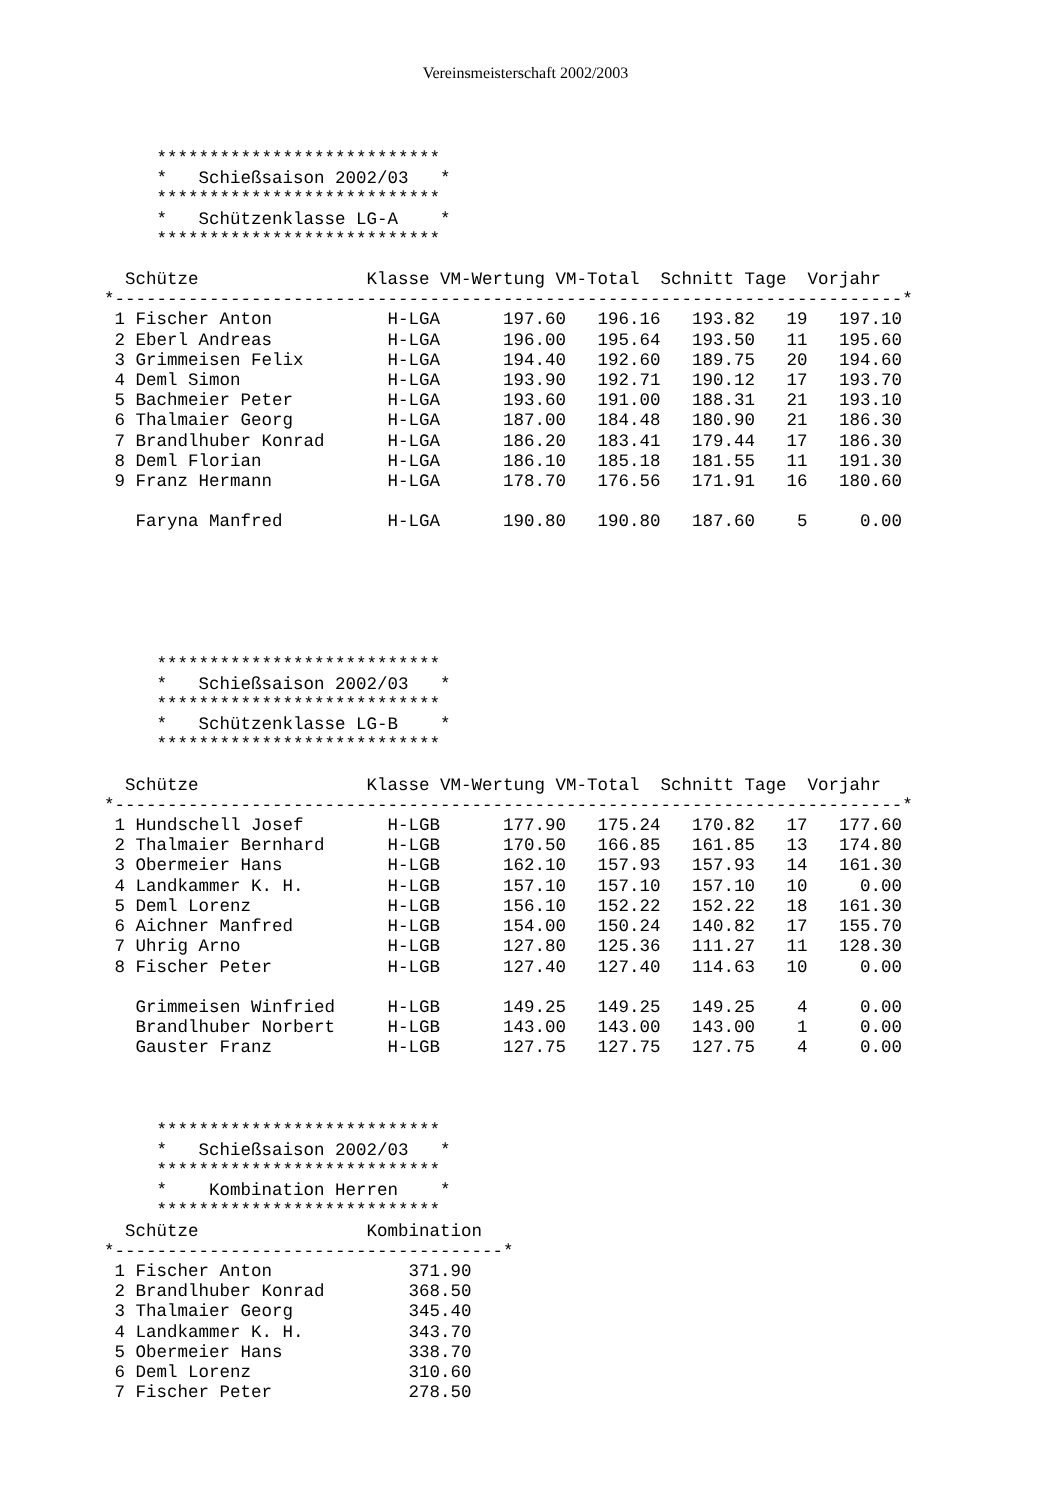Vereinsmeisterschaft 2002/2003
     ***************************
     *   Schießsaison 2002/03   *
     ***************************
     *   Schützenklasse LG-A    *
     ***************************
  Schütze                Klasse VM-Wertung VM-Total  Schnitt Tage  Vorjahr
*---------------------------------------------------------------------------*
| 1 | | Fischer Anton | H-LGA | 197.60 | 196.16 | 193.82 | 19 | 197.10 |
| 2 | | Eberl Andreas | H-LGA | 196.00 | 195.64 | 193.50 | 11 | 195.60 |
| 3 | | Grimmeisen Felix | H-LGA | 194.40 | 192.60 | 189.75 | 20 | 194.60 |
| 4 | | Deml Simon | H-LGA | 193.90 | 192.71 | 190.12 | 17 | 193.70 |
| 5 | | Bachmeier Peter | H-LGA | 193.60 | 191.00 | 188.31 | 21 | 193.10 |
| 6 | | Thalmaier Georg | H-LGA | 187.00 | 184.48 | 180.90 | 21 | 186.30 |
| 7 | | Brandlhuber Konrad | H-LGA | 186.20 | 183.41 | 179.44 | 17 | 186.30 |
| 8 | | Deml Florian | H-LGA | 186.10 | 185.18 | 181.55 | 11 | 191.30 |
| 9 | | Franz Hermann | H-LGA | 178.70 | 176.56 | 171.91 | 16 | 180.60 |
| | | Faryna Manfred | H-LGA | 190.80 | 190.80 | 187.60 | 5 | 0.00 |
     ***************************
     *   Schießsaison 2002/03   *
     ***************************
     *   Schützenklasse LG-B    *
     ***************************
  Schütze                Klasse VM-Wertung VM-Total  Schnitt Tage  Vorjahr
*---------------------------------------------------------------------------*
| 1 | | Hundschell Josef | H-LGB | 177.90 | 175.24 | 170.82 | 17 | 177.60 |
| 2 | | Thalmaier Bernhard | H-LGB | 170.50 | 166.85 | 161.85 | 13 | 174.80 |
| 3 | | Obermeier Hans | H-LGB | 162.10 | 157.93 | 157.93 | 14 | 161.30 |
| 4 | | Landkammer K. H. | H-LGB | 157.10 | 157.10 | 157.10 | 10 | 0.00 |
| 5 | | Deml Lorenz | H-LGB | 156.10 | 152.22 | 152.22 | 18 | 161.30 |
| 6 | | Aichner Manfred | H-LGB | 154.00 | 150.24 | 140.82 | 17 | 155.70 |
| 7 | | Uhrig Arno | H-LGB | 127.80 | 125.36 | 111.27 | 11 | 128.30 |
| 8 | | Fischer Peter | H-LGB | 127.40 | 127.40 | 114.63 | 10 | 0.00 |
| | | Grimmeisen Winfried | H-LGB | 149.25 | 149.25 | 149.25 | 4 | 0.00 |
| | | Brandlhuber Norbert | H-LGB | 143.00 | 143.00 | 143.00 | 1 | 0.00 |
| | | Gauster Franz | H-LGB | 127.75 | 127.75 | 127.75 | 4 | 0.00 |
     ***************************
     *   Schießsaison 2002/03   *
     ***************************
     *    Kombination Herren    *
     ***************************
  Schütze                Kombination
*-------------------------------------*
| 1 | | Fischer Anton | 371.90 |
| 2 | | Brandlhuber Konrad | 368.50 |
| 3 | | Thalmaier Georg | 345.40 |
| 4 | | Landkammer K. H. | 343.70 |
| 5 | | Obermeier Hans | 338.70 |
| 6 | | Deml Lorenz | 310.60 |
| 7 | | Fischer Peter | 278.50 |